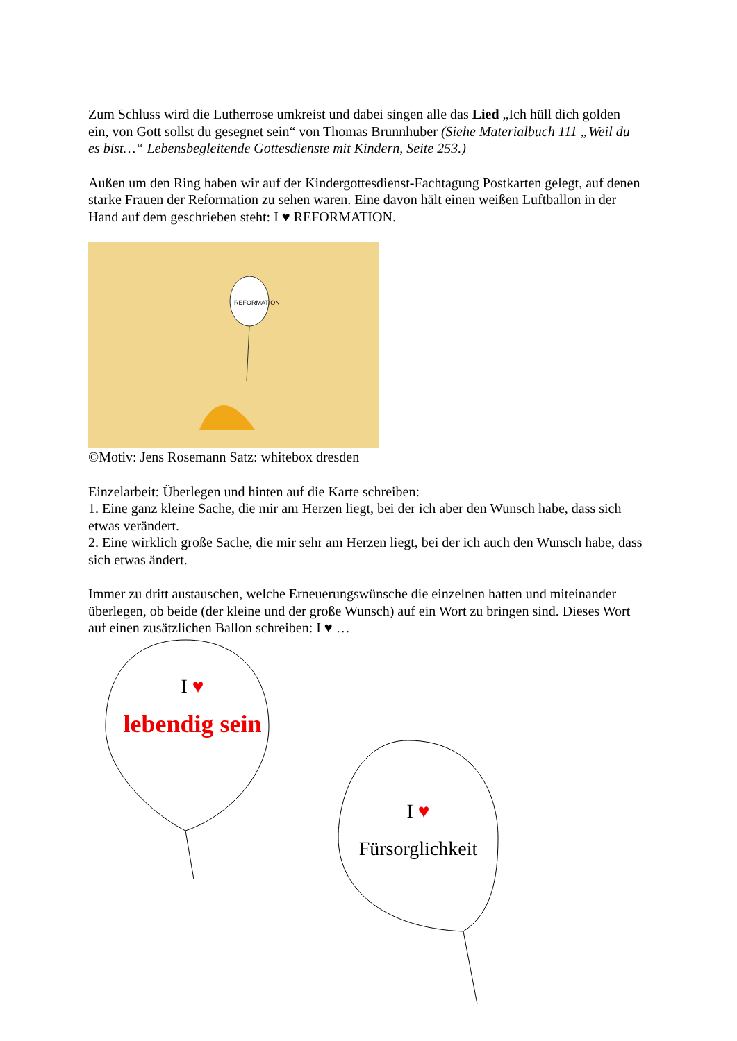Zum Schluss wird die Lutherrose umkreist und dabei singen alle das Lied „Ich hüll dich golden ein, von Gott sollst du gesegnet sein“ von Thomas Brunnhuber (Siehe Materialbuch 111 „Weil du es bist…“ Lebensbegleitende Gottesdienste mit Kindern, Seite 253.)
Außen um den Ring haben wir auf der Kindergottesdienst-Fachtagung Postkarten gelegt, auf denen starke Frauen der Reformation zu sehen waren. Eine davon hält einen weißen Luftballon in der Hand auf dem geschrieben steht: I ♥ REFORMATION.
REFORMATION
©Motiv: Jens Rosemann Satz: whitebox dresden
Einzelarbeit: Überlegen und hinten auf die Karte schreiben:
1. Eine ganz kleine Sache, die mir am Herzen liegt, bei der ich aber den Wunsch habe, dass sich etwas verändert.
2. Eine wirklich große Sache, die mir sehr am Herzen liegt, bei der ich auch den Wunsch habe, dass sich etwas ändert.
Immer zu dritt austauschen, welche Erneuerungswünsche die einzelnen hatten und miteinander überlegen, ob beide (der kleine und der große Wunsch) auf ein Wort zu bringen sind. Dieses Wort auf einen zusätzlichen Ballon schreiben: I ♥ …
I ♥
lebendig sein
I ♥
Fürsorglichkeit